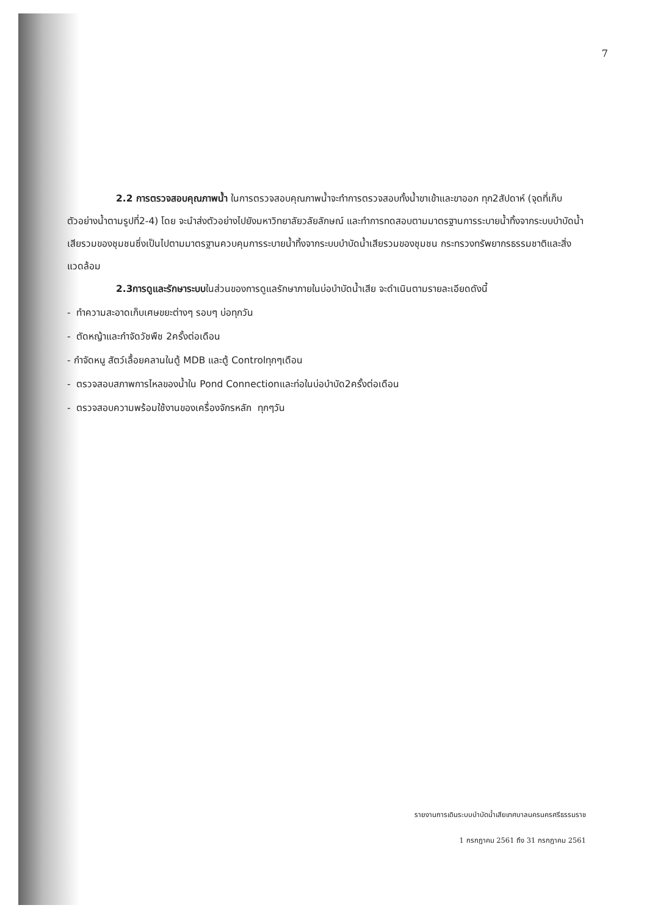7
2.2 การตรวจสอบคุณภาพน้ำ ในการตรวจสอบคุณภาพน้ำจะทำการตรวจสอบทั้งน้ำขาเข้าและขาออก ทุก2สัปดาห์ (จุดที่เก็บตัวอย่างน้ำตามรูปที่2-4) โดย จะนำส่งตัวอย่างไปยังมหาวิทยาลัยวลัยลักษณ์ และทำการทดสอบตามมาตรฐานการระบายน้ำทิ้งจากระบบบำบัดน้ำเสียรวมของชุมชนซึ่งเป็นไปตามมาตรฐานควบคุมการระบายน้ำทิ้งจากระบบบำบัดน้ำเสียรวมของชุมชน กระทรวงทรัพยากรธรรมชาติและสิ่งแวดล้อม
2.3การดูและรักษาระบบในส่วนของการดูแลรักษาภายในบ่อบำบัดน้ำเสีย จะดำเนินตามรายละเอียดดังนี้
- ทำความสะอาดเก็บเศษขยะต่างๆ รอบๆ บ่อทุกวัน
- ตัดหญ้าและกำจัดวัชพืช 2ครั้งต่อเดือน
- กำจัดหนู สัตว์เลื้อยคลานในตู้ MDB และตู้ Controlทุกๆเดือน
- ตรวจสอบสภาพการไหลของน้ำใน Pond Connectionและท่อในบ่อบำบัด2ครั้งต่อเดือน
- ตรวจสอบความพร้อมใช้งานของเครื่องจักรหลัก ทุกๆวัน
รายงานการเดินระบบบำบัดน้ำเสียเทศบาลนครนครศรีธรรมราช
1 กรกฎาคม 2561 ถึง 31 กรกฎาคม 2561